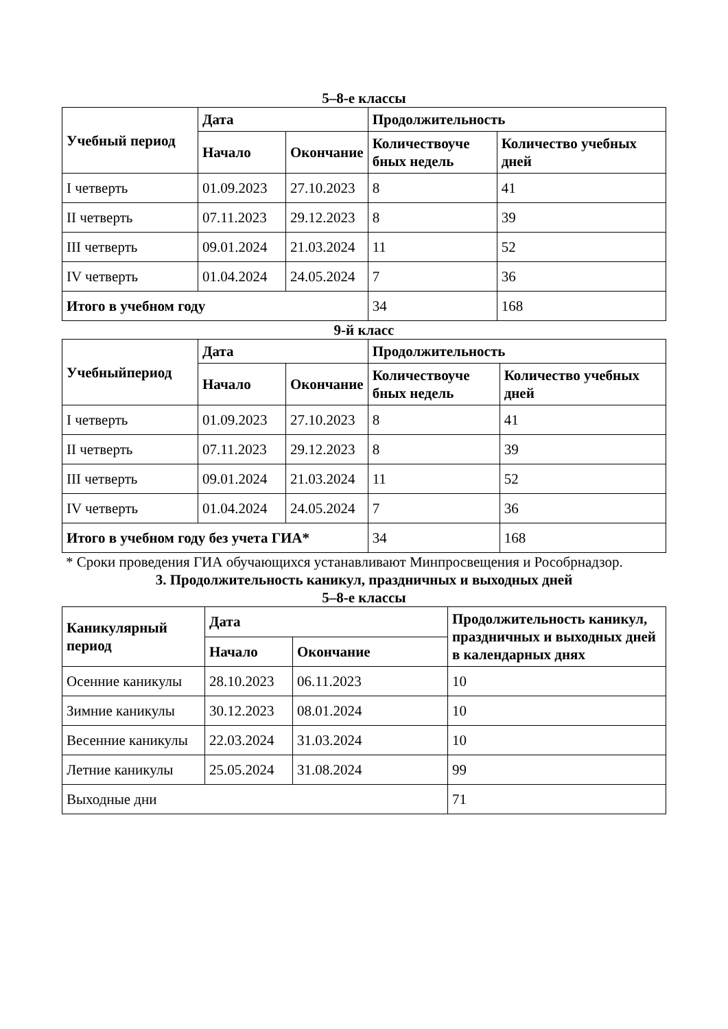5–8-е классы
| Учебный период | Дата | | Продолжительность | |
| --- | --- | --- | --- | --- |
| | Начало | Окончание | Количествоуче бных недель | Количество учебных дней |
| I четверть | 01.09.2023 | 27.10.2023 | 8 | 41 |
| II четверть | 07.11.2023 | 29.12.2023 | 8 | 39 |
| III четверть | 09.01.2024 | 21.03.2024 | 11 | 52 |
| IV четверть | 01.04.2024 | 24.05.2024 | 7 | 36 |
| Итого в учебном году | | | 34 | 168 |
9-й класс
| Учебныйпериод | Дата | | Продолжительность | |
| --- | --- | --- | --- | --- |
| | Начало | Окончание | Количествоуче бных недель | Количество учебных дней |
| I четверть | 01.09.2023 | 27.10.2023 | 8 | 41 |
| II четверть | 07.11.2023 | 29.12.2023 | 8 | 39 |
| III четверть | 09.01.2024 | 21.03.2024 | 11 | 52 |
| IV четверть | 01.04.2024 | 24.05.2024 | 7 | 36 |
| Итого в учебном году без учета ГИА* | | | 34 | 168 |
* Сроки проведения ГИА обучающихся устанавливают Минпросвещения и Рособрнадзор.
3. Продолжительность каникул, праздничных и выходных дней
5–8-е классы
| Каникулярный период | Дата | | Продолжительность каникул, праздничных и выходных дней в календарных днях |
| --- | --- | --- | --- |
| | Начало | Окончание | |
| Осенние каникулы | 28.10.2023 | 06.11.2023 | 10 |
| Зимние каникулы | 30.12.2023 | 08.01.2024 | 10 |
| Весенние каникулы | 22.03.2024 | 31.03.2024 | 10 |
| Летние каникулы | 25.05.2024 | 31.08.2024 | 99 |
| Выходные дни | | | 71 |